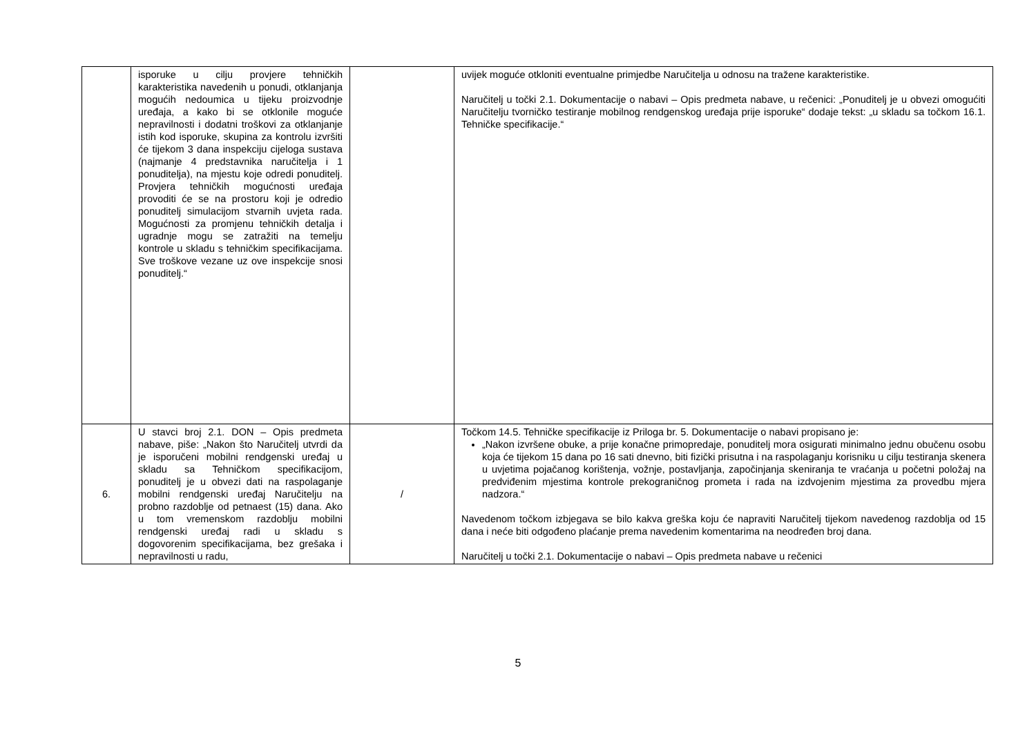| | isporuke u cilju provjere tehničkih karakteristika navedenih u ponudi, otklanjanja mogućih nedoumica u tijeku proizvodnje uređaja, a kako bi se otklonile moguće nepravilnosti i dodatni troškovi za otklanjanje istih kod isporuke, skupina za kontrolu izvršiti će tijekom 3 dana inspekciju cijeloga sustava (najmanje 4 predstavnika naručitelja i 1 ponuditelja), na mjestu koje odredi ponuditelj. Provjera tehničkih mogućnosti uređaja provoditi će se na prostoru koji je odredio ponuditelj simulacijom stvarnih uvjeta rada. Mogućnosti za promjenu tehničkih detalja i ugradnje mogu se zatražiti na temelju kontrole u skladu s tehničkim specifikacijama. Sve troškove vezane uz ove inspekcije snosi ponuditelj.“ | | uvijek moguće otkloniti eventualne primjedbe Naručitelja u odnosu na tražene karakteristike. Naručitelj u točki 2.1. Dokumentacije o nabavi – Opis predmeta nabave, u rečenici: „Ponuditelj je u obvezi omogućiti Naručitelju tvorničko testiranje mobilnog rendgenskog uređaja prije isporuke“ dodaje tekst: „u skladu sa točkom 16.1. Tehničke specifikacije.“ |
| 6. | U stavci broj 2.1. DON – Opis predmeta nabave, piše: „Nakon što Naručitelj utvrdi da je isporučeni mobilni rendgenski uređaj u skladu sa Tehničkom specifikacijom, ponuditelj je u obvezi dati na raspolaganje mobilni rendgenski uređaj Naručitelju na probno razdoblje od petnaest (15) dana. Ako u tom vremenskom razdoblju mobilni rendgenski uređaj radi u skladu s dogovorenim specifikacijama, bez grešaka i nepravilnosti u radu, | / | Točkom 14.5. Tehničke specifikacije iz Priloga br. 5. Dokumentacije o nabavi propisano je: „Nakon izvršene obuke, a prije konačne primopredaje, ponuditelj mora osigurati minimalno jednu obučenu osobu koja će tijekom 15 dana po 16 sati dnevno, biti fizički prisutna i na raspolaganju korisniku u cilju testiranja skenera u uvjetima pojačanog korištenja, vožnje, postavljanja, započinjanja skeniranja te vraćanja u početni položaj na predviđenim mjestima kontrole prekograničnog prometa i rada na izdvojenim mjestima za provedbu mjera nadzora.“ Navedenom točkom izbjegava se bilo kakva greška koju će napraviti Naručitelj tijekom navedenog razdoblja od 15 dana i neće biti odgođeno plaćanje prema navedenim komentarima na neodređen broj dana. Naručitelj u točki 2.1. Dokumentacije o nabavi – Opis predmeta nabave u rečenici |
5